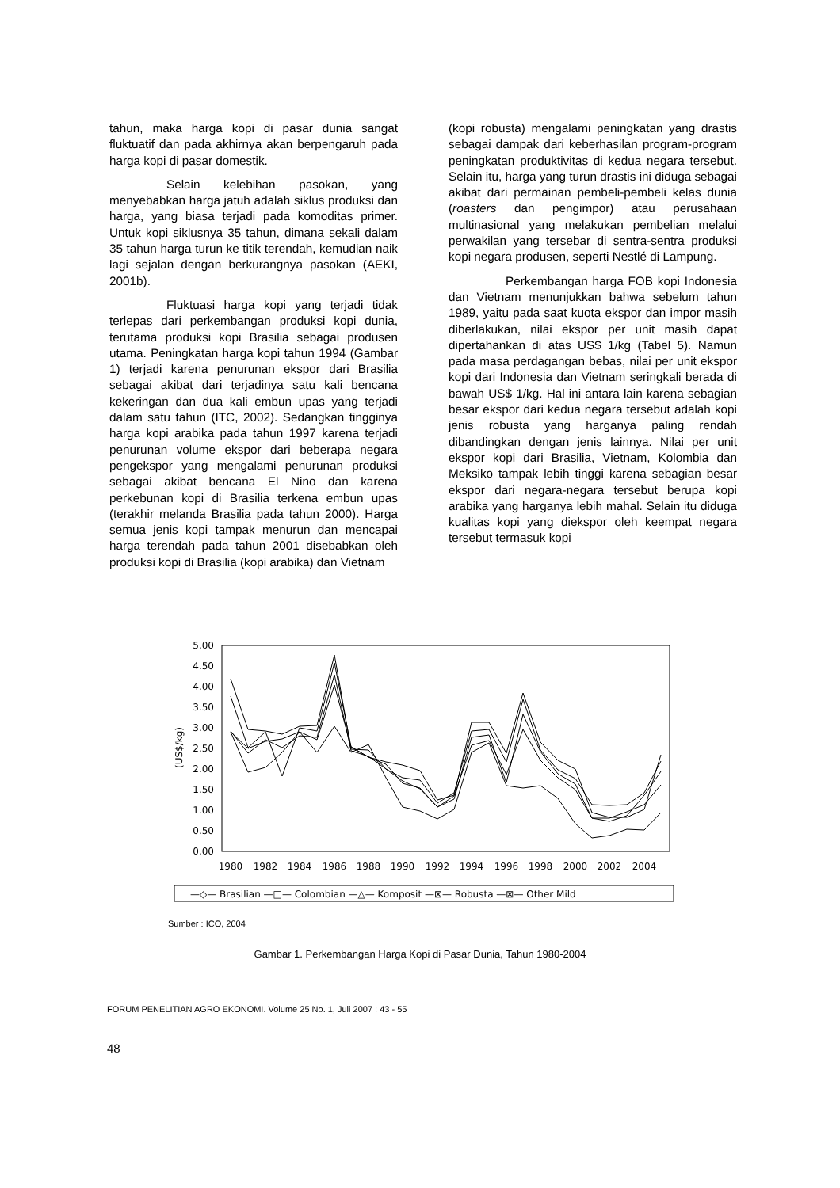tahun, maka harga kopi di pasar dunia sangat fluktuatif dan pada akhirnya akan berpengaruh pada harga kopi di pasar domestik.
Selain kelebihan pasokan, yang menyebabkan harga jatuh adalah siklus produksi dan harga, yang biasa terjadi pada komoditas primer. Untuk kopi siklusnya 35 tahun, dimana sekali dalam 35 tahun harga turun ke titik terendah, kemudian naik lagi sejalan dengan berkurangnya pasokan (AEKI, 2001b).
Fluktuasi harga kopi yang terjadi tidak terlepas dari perkembangan produksi kopi dunia, terutama produksi kopi Brasilia sebagai produsen utama. Peningkatan harga kopi tahun 1994 (Gambar 1) terjadi karena penurunan ekspor dari Brasilia sebagai akibat dari terjadinya satu kali bencana kekeringan dan dua kali embun upas yang terjadi dalam satu tahun (ITC, 2002). Sedangkan tingginya harga kopi arabika pada tahun 1997 karena terjadi penurunan volume ekspor dari beberapa negara pengekspor yang mengalami penurunan produksi sebagai akibat bencana El Nino dan karena perkebunan kopi di Brasilia terkena embun upas (terakhir melanda Brasilia pada tahun 2000). Harga semua jenis kopi tampak menurun dan mencapai harga terendah pada tahun 2001 disebabkan oleh produksi kopi di Brasilia (kopi arabika) dan Vietnam
(kopi robusta) mengalami peningkatan yang drastis sebagai dampak dari keberhasilan program-program peningkatan produktivitas di kedua negara tersebut. Selain itu, harga yang turun drastis ini diduga sebagai akibat dari permainan pembeli-pembeli kelas dunia (roasters dan pengimpor) atau perusahaan multinasional yang melakukan pembelian melalui perwakilan yang tersebar di sentra-sentra produksi kopi negara produsen, seperti Nestlé di Lampung.
Perkembangan harga FOB kopi Indonesia dan Vietnam menunjukkan bahwa sebelum tahun 1989, yaitu pada saat kuota ekspor dan impor masih diberlakukan, nilai ekspor per unit masih dapat dipertahankan di atas US$ 1/kg (Tabel 5). Namun pada masa perdagangan bebas, nilai per unit ekspor kopi dari Indonesia dan Vietnam seringkali berada di bawah US$ 1/kg. Hal ini antara lain karena sebagian besar ekspor dari kedua negara tersebut adalah kopi jenis robusta yang harganya paling rendah dibandingkan dengan jenis lainnya. Nilai per unit ekspor kopi dari Brasilia, Vietnam, Kolombia dan Meksiko tampak lebih tinggi karena sebagian besar ekspor dari negara-negara tersebut berupa kopi arabika yang harganya lebih mahal. Selain itu diduga kualitas kopi yang diekspor oleh keempat negara tersebut termasuk kopi
5.00
4.50
4.00
3.50
3.00
2.50
2.00
1.50
1.00
0.50
0.00
(US$/kg)
1980
1982
1984
1986
1988
1990
1992
1994
1996
1998
2000
2002
2004
—◇— Brasilian —□— Colombian —△— Komposit —⊠— Robusta —⊠— Other Mild
Sumber : ICO, 2004
Gambar 1. Perkembangan Harga Kopi di Pasar Dunia, Tahun 1980-2004
FORUM PENELITIAN AGRO EKONOMI. Volume 25 No. 1, Juli 2007 : 43 - 55
48